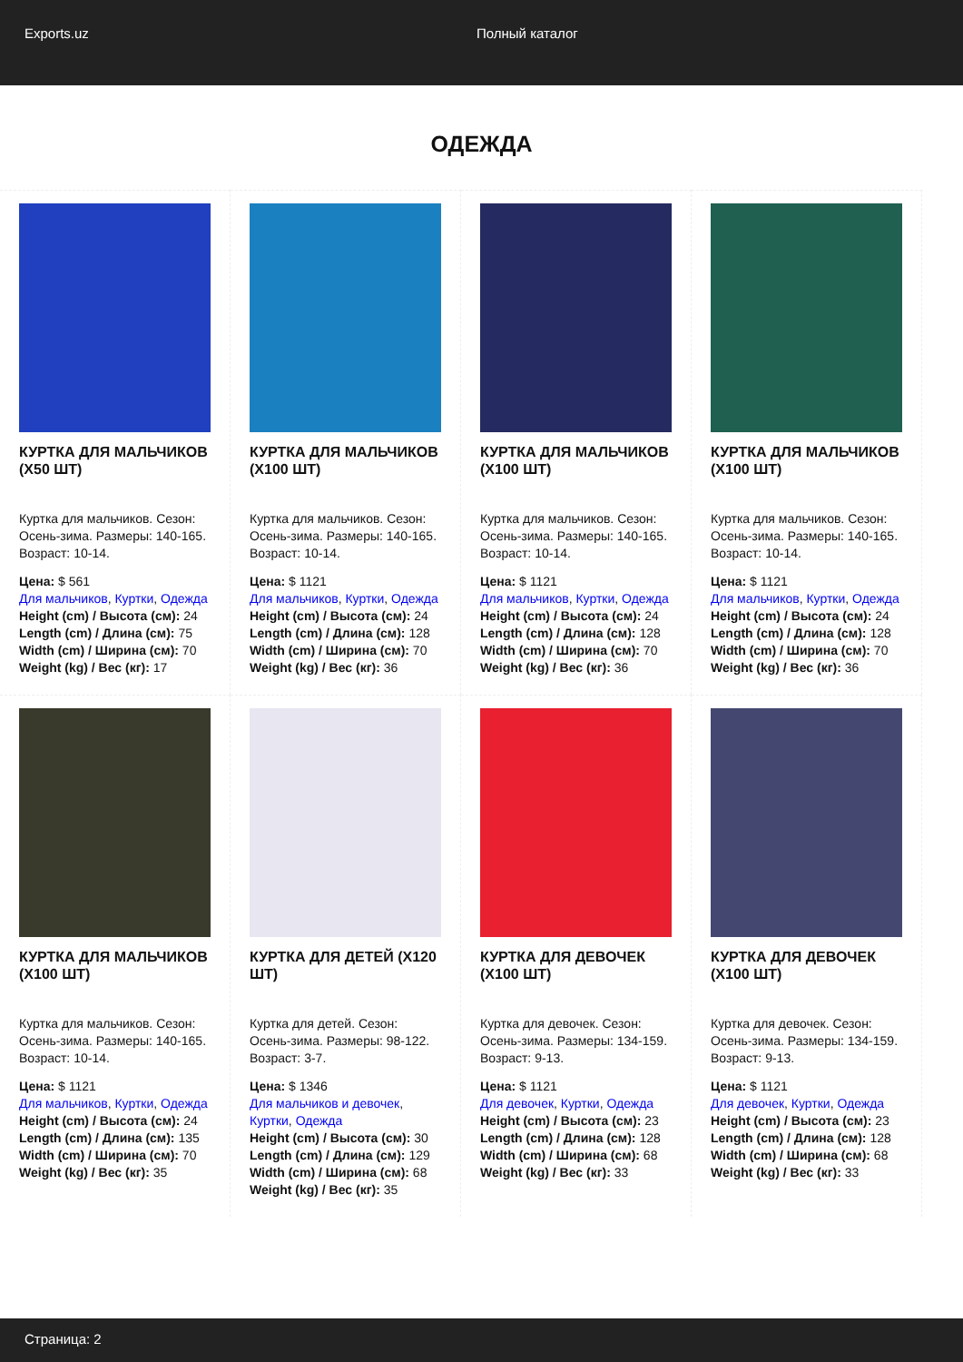Exports.uz Полный каталог
ОДЕЖДА
КУРТКА ДЛЯ МАЛЬЧИКОВ (X50 ШТ)
Куртка для мальчиков. Сезон: Осень-зима. Размеры: 140-165. Возраст: 10-14.
Цена: $ 561
Для мальчиков, Куртки, Одежда
Height (cm) / Высота (см): 24
Length (cm) / Длина (см): 75
Width (cm) / Ширина (см): 70
Weight (kg) / Вес (кг): 17
КУРТКА ДЛЯ МАЛЬЧИКОВ (X100 ШТ)
Куртка для мальчиков. Сезон: Осень-зима. Размеры: 140-165. Возраст: 10-14.
Цена: $ 1121
Для мальчиков, Куртки, Одежда
Height (cm) / Высота (см): 24
Length (cm) / Длина (см): 128
Width (cm) / Ширина (см): 70
Weight (kg) / Вес (кг): 36
КУРТКА ДЛЯ МАЛЬЧИКОВ (X100 ШТ)
Куртка для мальчиков. Сезон: Осень-зима. Размеры: 140-165. Возраст: 10-14.
Цена: $ 1121
Для мальчиков, Куртки, Одежда
Height (cm) / Высота (см): 24
Length (cm) / Длина (см): 128
Width (cm) / Ширина (см): 70
Weight (kg) / Вес (кг): 36
КУРТКА ДЛЯ МАЛЬЧИКОВ (X100 ШТ)
Куртка для мальчиков. Сезон: Осень-зима. Размеры: 140-165. Возраст: 10-14.
Цена: $ 1121
Для мальчиков, Куртки, Одежда
Height (cm) / Высота (см): 24
Length (cm) / Длина (см): 128
Width (cm) / Ширина (см): 70
Weight (kg) / Вес (кг): 36
КУРТКА ДЛЯ МАЛЬЧИКОВ (X100 ШТ)
Куртка для мальчиков. Сезон: Осень-зима. Размеры: 140-165. Возраст: 10-14.
Цена: $ 1121
Для мальчиков, Куртки, Одежда
Height (cm) / Высота (см): 24
Length (cm) / Длина (см): 135
Width (cm) / Ширина (см): 70
Weight (kg) / Вес (кг): 35
КУРТКА ДЛЯ ДЕТЕЙ (X120 ШТ)
Куртка для детей. Сезон: Осень-зима. Размеры: 98-122. Возраст: 3-7.
Цена: $ 1346
Для мальчиков и девочек, Куртки, Одежда
Height (cm) / Высота (см): 30
Length (cm) / Длина (см): 129
Width (cm) / Ширина (см): 68
Weight (kg) / Вес (кг): 35
КУРТКА ДЛЯ ДЕВОЧЕК (X100 ШТ)
Куртка для девочек. Сезон: Осень-зима. Размеры: 134-159. Возраст: 9-13.
Цена: $ 1121
Для девочек, Куртки, Одежда
Height (cm) / Высота (см): 23
Length (cm) / Длина (см): 128
Width (cm) / Ширина (см): 68
Weight (kg) / Вес (кг): 33
КУРТКА ДЛЯ ДЕВОЧЕК (X100 ШТ)
Куртка для девочек. Сезон: Осень-зима. Размеры: 134-159. Возраст: 9-13.
Цена: $ 1121
Для девочек, Куртки, Одежда
Height (cm) / Высота (см): 23
Length (cm) / Длина (см): 128
Width (cm) / Ширина (см): 68
Weight (kg) / Вес (кг): 33
Страница: 2